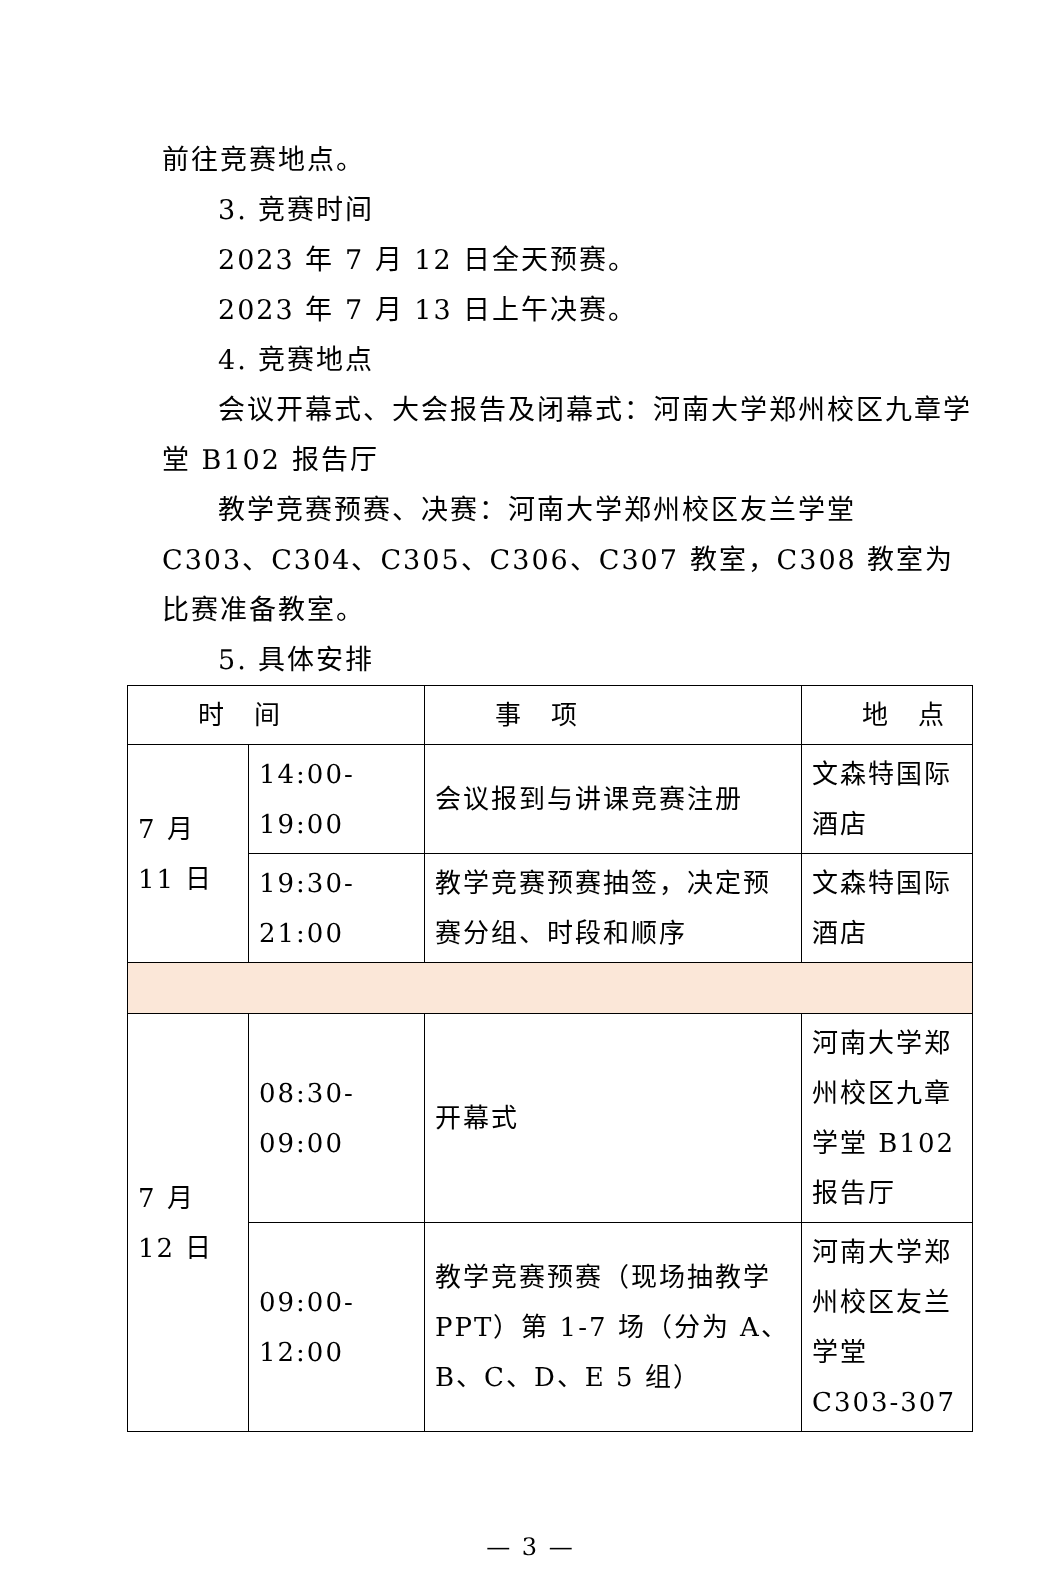前往竞赛地点。
3. 竞赛时间
2023 年 7 月 12 日全天预赛。
2023 年 7 月 13 日上午决赛。
4. 竞赛地点
会议开幕式、大会报告及闭幕式：河南大学郑州校区九章学堂 B102 报告厅
教学竞赛预赛、决赛：河南大学郑州校区友兰学堂 C303、C304、C305、C306、C307 教室，C308 教室为比赛准备教室。
5. 具体安排
| 时 间 | | 事 项 | 地 点 |
| --- | --- | --- | --- |
| 7 月 11 日 | 14:00-19:00 | 会议报到与讲课竞赛注册 | 文森特国际酒店 |
| | 19:30-21:00 | 教学竞赛预赛抽签，决定预赛分组、时段和顺序 | 文森特国际酒店 |
| 7 月 12 日 | 08:30-09:00 | 开幕式 | 河南大学郑州校区九章学堂 B102 报告厅 |
| | 09:00-12:00 | 教学竞赛预赛（现场抽教学 PPT）第 1-7 场（分为 A、B、C、D、E 5 组） | 河南大学郑州校区友兰学堂 C303-307 |
— 3 —